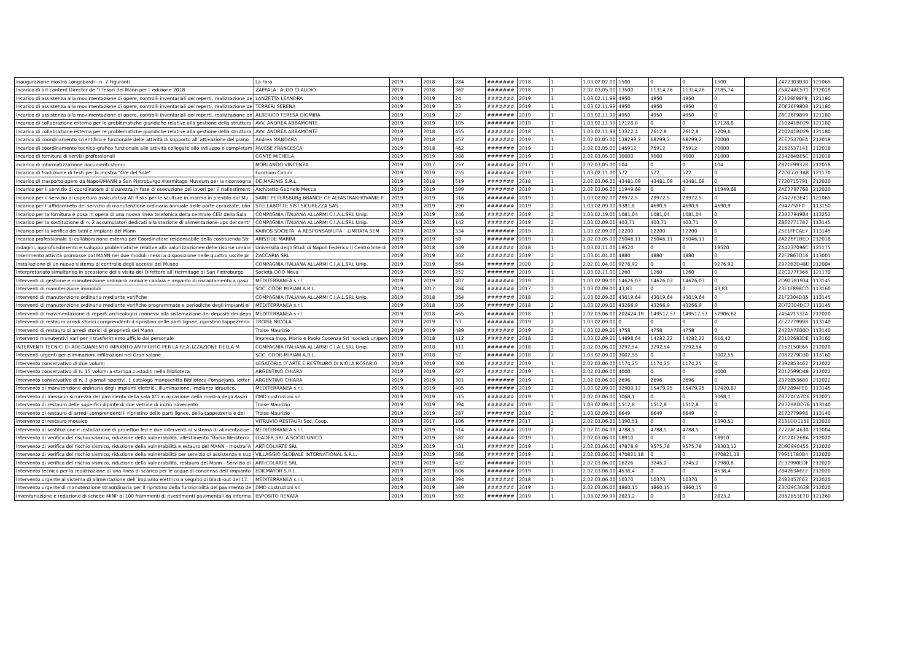| inaugurazione mostra Longobardi - n. 7 Figuranti | La Fara | 2019 | 2018 | 284 | ####### | 2018 | 1 | 1.03.02.02.00 | 1500 | 0 | 0 | 1500 | | Z422303B30 | 121065 |
| Incarico di art content Director de "I Tesori del Mann per l`edizione 2018 | ZAPPALA` ALDO CLAUDIO | 2019 | 2018 | 362 | ####### | 2018 | 1 | 2.02.03.05.00 | 13500 | 11314,26 | 11314,26 | 2185,74 | | Z5A24AC571 | 212018 |
| Incarico di assistenza alla movimentazione di opere, controlli inventariali dei reperti, realizzazione de | LANZETTA LEANDRA | 2019 | 2019 | 24 | ####### | 2019 | 1 | 1.03.02.11.99 | 4950 | 4950 | 4950 | 0 | | Z2126F98F9 | 121180 |
| Incarico di assistenza alla movimentazione di opere, controlli inventariali dei reperti, realizzazione de | TERRERI SERENA | 2019 | 2019 | 23 | ####### | 2019 | 1 | 1.03.02.11.99 | 4950 | 4950 | 4950 | 0 | | ZOF26F980B | 121180 |
| Incarico di assistenza alla movimentazione di opere, controlli inventariali dei reperti, realizzazione de | ALBERICO TERESA DIOMIRA | 2019 | 2019 | 22 | ####### | 2019 | 1 | 1.03.02.11.99 | 4950 | 4950 | 4950 | 0 | | Z6C26F9899 | 121180 |
| Incarico di collabrazione esterna per le problematiche giuridiche relative alla gestione della struttura | AVV. ANDREA ABBAMONTE | 2019 | 2019 | 105 | ####### | 2019 | 1 | 1.03.02.11.99 | 17128,8 | 0 | 0 | 17128,8 | | Z10241BD29 | 121180 |
| Incarico di collabrazione esterna per le problematiche giuridiche relative alla gestione della struttura | AVV. ANDREA ABBAMONTE | 2019 | 2018 | 455 | ####### | 2018 | 1 | 1.03.02.11.99 | 13322,4 | 7612,8 | 7612,8 | 5709,6 | | Z10241BD29 | 121180 |
| Incarico di coordinamento scientifico e funzionale delle attività di supporto all`attivazione del piano | Andrea MANDARA | 2019 | 2018 | 457 | ####### | 2019 | 1 | 2.02.03.05.00 | 138299,2 | 68299,2 | 68299,2 | 70000 | | ZEE25370EA | 212018 |
| Incarico di coordinamento tecnico-grafico funzionale alle attività collegate allo sviluppo e completam | PAVESE FRANCESCA | 2019 | 2018 | 462 | ####### | 2019 | 1 | 2.02.03.05.00 | 145912 | 75912 | 75912 | 70000 | | Z152537141 | 212018 |
| Incarico di fornitura di servizi professionali | CONTE MICHELA | 2019 | 2019 | 288 | ####### | 2019 | 1 | 2.02.03.05.00 | 30000 | 9000 | 9000 | 21000 | | Z34284BE5C | 212018 |
| incarico di informatizzazione documenti storici | MORLANDO VINCENZA | 2019 | 2017 | 257 | ####### | 2017 | 1 | 2.02.03.05.00 | 104 | 0 | 0 | 104 | | Z871E99378 | 212018 |
| Incarico di traduzione di testi per la mostra "Ore del Sole" | Fordham Colum | 2019 | 2019 | 255 | ####### | 2019 | 1 | 1.03.02.11.00 | 572 | 572 | 572 | 0 | | Z2D277F3AB | 121170 |
| Incarico di trasporto opere da Napoli/MANN a San Pietroburgo /Hermitage Museum per la riconsegna | DE MARINIS S.R.L. | 2019 | 2018 | 519 | ####### | 2018 | 1 | 2.02.03.06.00 | 43481,09 | 43481,09 | 43481,09 | 0 | | 7720715791 | 212020 |
| Incarico per il servizio di coordinatore di sicurezza in fase di esecuzione dei lavori per il riallestiment | Architetto Gabriele Mecca | 2019 | 2019 | 599 | ####### | 2019 | 1 | 2.02.03.06.00 | 11949,68 | 0 | 0 | 11949,68 | | ZAE2797768 | 212020 |
| Incarico per il servizio di copertura assicurativa All Risks per le sculture in marmo in prestito dal Mu | SAINT PETERSBURg BRANCH OF ALFASTRAKHOVANIE P | 2019 | 2019 | 316 | ####### | 2019 | 1 | 1.03.02.02.00 | 29972,5 | 29972,5 | 29972,5 | 0 | | Z5A27B3E41 | 121065 |
| Incarico per l`affidamneto del servizio di manutenzione ordinaria annuale delle porte corazzate, blin | STELLABOTTE SIST.SICUREZZA SAS | 2019 | 2019 | 290 | ####### | 2019 | 2 | 1.03.02.09.00 | 9381,8 | 4690,9 | 4690,9 | 4690,9 | | Z94275FF0 | 113150 |
| Incarico per la fornitura e posa in opera di una nuova linea telefonica della centrale CED della Sala | COMPAGNIA ITALIANA ALLARMI C.I.A.L.SRL Unip. | 2019 | 2019 | 246 | ####### | 2019 | 2 | 1.03.02.19.00 | 1081,04 | 1081,04 | 1081,04 | 0 | | Z3B27949B4 | 113252 |
| Incarico per la sostituzione di n. 2 accumulatori dedicati alla stazione di alimentazione-ups del centr | COMPAGNIA ITALIANA ALLARMI C.I.A.L.SRL Unip. | 2019 | 2019 | 142 | ####### | 2019 | 2 | 1.03.02.09.00 | 403,71 | 403,71 | 403,71 | 0 | | Z8E27717B7 | 113145 |
| Incarico per la verifica dei beni e impianti del Mann | KAIROS SOCIETA` A RESPONSABILITA ` LIMITATA SEM | 2019 | 2019 | 334 | ####### | 2019 | 2 | 1.03.02.09.00 | 12200 | 12200 | 12200 | 0 | | Z5E1FFCAE7 | 113145 |
| Incarico professionale di collaborazione esterna per Coordinatore responsabile della costituenda Str | ARISTIDE MARINI | 2019 | 2019 | 58 | ####### | 2019 | 1 | 2.02.03.05.00 | 25046,11 | 25046,11 | 25046,11 | 0 | | ZA226F1BED | 212018 |
| indagini, approfondimento e sviluppo problematiche relative alla valorizzazionee delle risorse umani | Università degli Studi di Napoli Federico II Centro Interdi | 2019 | 2018 | 449 | ####### | 2018 | 1 | 1.03.02.11.00 | 19520 | 0 | 0 | 19520 | | ZA4237096C | 121175 |
| Inserimento attività promosse dal MANN nei due moduli messi a disposizione nelle quattro uscite pr | ZACCARIA SRL | 2019 | 2019 | 302 | ####### | 2019 | 2 | 1.03.01.01.00 | 4880 | 4880 | 4880 | 0 | | Z2F2867D16 | 113001 |
| Installazione di un nuovo sistema di controllo degli accessi del Museo | COMPAGNIA ITALIANA ALLARMI C.I.A.L.SRL Unip. | 2019 | 2019 | 564 | ####### | 2020 | 2 | 2.02.01.04.00 | 9276,92 | 0 | 0 | 9276,92 | | Z972B2D48D | 212004 |
| Interpretariato simultaneo in occasione della visita del Direttore all`Hermitage di San Pietroburgo | Società OOO Neva | 2019 | 2019 | 252 | ####### | 2019 | 1 | 1.03.02.11.00 | 1260 | 1260 | 1260 | 0 | | Z2C277F366 | 121170 |
| Interventi di gestione e manutenzione ordinaria annuale caldaia e impanto di riscaldamento a gaso | MEDITERRANEA s.r.l. | 2019 | 2019 | 407 | ####### | 2019 | 2 | 1.03.02.09.00 | 14626,03 | 14626,03 | 14626,03 | 0 | | ZD92781934 | 113145 |
| Interventi di manutenzione immobili | SOC. COOP. MIRIAM A.R.L. | 2019 | 2017 | 284 | ####### | 2017 | 2 | 1.03.02.09.00 | 43,83 | 0 | 0 | 43,83 | | Z3E1F898CD | 113160 |
| Interventi di manutenzione ordinaria mediante verifiche | COMPAGNIA ITALIANA ALLARMI C.I.A.L.SRL Unip. | 2019 | 2018 | 364 | ####### | 2018 | 2 | 1.03.02.09.00 | 43019,64 | 43019,64 | 43019,64 | 0 | | Z1F2304D35 | 113145 |
| Interventi di manutenzione ordinaria mediante verifiche programmate e periodiche degli impianti el | MEDITERRANEA s.r.l. | 2019 | 2018 | 336 | ####### | 2018 | 2 | 1.03.02.09.00 | 43266,9 | 43266,9 | 43266,9 | 0 | | ZD72304DC7 | 113145 |
| Interventi di movimentazione di reperti archeologici connessi alla sistemazione dei depositi dei depo | MEDITERRANEA s.r.l. | 2019 | 2018 | 465 | ####### | 2018 | 1 | 2.02.03.06.00 | 202424,19 | 149517,57 | 149517,57 | 52906,62 | | 745421332A | 212020 |
| Interventi di restauro arredi storici comprendenti il ripristino delle parti lignee, ripristino tappezzeria | TROISE NICOLA | 2019 | 2019 | 53 | ####### | 2019 | 2 | 1.03.02.09.00 | 0 | 0 | 0 | 0 | | ZE72779998 | 113140 |
| Interventi di restauro di arredi storici di proprietà del Mann | Troise Maurizio | 2019 | 2019 | 489 | ####### | 2019 | 2 | 1.03.02.09.00 | 4758 | 4758 | 4758 | 0 | | Z422A7E00D | 113140 |
| interventi manutentivi vari per il trasferimento ufficio del personale | Impresa Ingg. Mario e Paolo Cosenza Srl "società unipers | 2019 | 2018 | 112 | ####### | 2018 | 2 | 1.03.02.09.00 | 14898,64 | 14282,22 | 14282,22 | 616,42 | | Z0122683DE | 113160 |
| INTERVENTI TECNICI DI ADEGUAMENTO IMPIANTO ANTIFURTO PER LA REALIZZAZIONE DELLA M | COMPAGNIA ITALIANA ALLARMI C.I.A.L.SRL Unip. | 2019 | 2018 | 111 | ####### | 2018 | 1 | 2.02.03.06.00 | 3292,54 | 3292,54 | 3292,54 | 0 | | Z152150E66 | 212020 |
| Interventi urgenti per eliminazioni infiltrazioni nel Gran salone | SOC. COOP. MIRIAM A.R.L. | 2019 | 2018 | 52 | ####### | 2018 | 2 | 1.03.02.09.00 | 3002,55 | 0 | 0 | 3002,55 | | Z082279D30 | 113160 |
| Intervento conservativo di due volumi | LEGATORIA D`ARTE E RESTAURO DI NIOLA ROSARIO | 2019 | 2019 | 300 | ####### | 2019 | 1 | 2.02.03.06.00 | 1174,25 | 1174,25 | 1174,25 | 0 | | Z392853462 | 212022 |
| Intervento conservativo di n. 15 volumi a stampa custoditi nella Biblioteca | ARGENTINO CHIARA | 2019 | 2019 | 627 | ####### | 2019 | 1 | 2.02.03.06.00 | 4000 | 0 | 0 | 4000 | | Z012599D48 | 212022 |
| Intervento conservativo di n. 3 giornali sportivi, 1 catalogo manoscritto Biblioteca Pompejana, letter | ARGENTINO CHIARA | 2019 | 2019 | 301 | ####### | 2019 | 1 | 2.02.03.06.00 | 2696 | 2696 | 2696 | 0 | | Z372853600 | 212022 |
| Intervento di manutenzione ordinaria degli impianti elettrici, illuminazione, impianto idraulico, | MEDITERRANEA s.r.l. | 2019 | 2019 | 405 | ####### | 2019 | 2 | 1.03.02.09.00 | 32900,12 | 15479,25 | 15479,25 | 17420,87 | | ZAF2894FE0 | 113145 |
| Intervento di messa in sicurezza del pavimento della sala XCI in occasione della mostra degli Assiri | DMD costruzioni srl | 2019 | 2019 | 515 | ####### | 2019 | 1 | 2.02.03.06.00 | 3068,1 | 0 | 0 | 3068,1 | | ZB72ACA7D6 | 212021 |
| Intervento di restauro delle superfici dipinte di due vetrine di inizio novecento | Troise Maurizio | 2019 | 2019 | 394 | ####### | 2019 | 2 | 1.03.02.09.00 | 1512,8 | 1512,8 | 1512,8 | 0 | | ZB729BDD76 | 113140 |
| Intervento di restauro di arredi comprendenti il ripristino delle parti lignee, della tappezzeria e del | Troise Maurizio | 2019 | 2019 | 287 | ####### | 2019 | 2 | 1.03.02.09.00 | 6649 | 6649 | 6649 | 0 | | ZE72779998 | 113140 |
| intervento di restauro mosaico | VITRUVIO RESTAURI Soc. Coop. | 2019 | 2017 | 106 | ####### | 2017 | 1 | 2.02.03.06.00 | 1390,51 | 0 | 0 | 1390,51 | | Z131DD115E | 212020 |
| Intervento di sostituzione e installazione di proiettori led e due interventi al sistema di alimentazioe | MEDITERRANEA s.r.l. | 2019 | 2019 | 514 | ####### | 2019 | 2 | 2.02.01.04.00 | 4788,5 | 4788,5 | 4788,5 | 0 | | Z772AC4630 | 212004 |
| Intervento di verifica del rischio sismico, riduzione della vulnerabilità, allestimento "Borsa Mediterra | LEADER SRL A SOCIO UNICO | 2019 | 2019 | 582 | ####### | 2019 | 1 | 2.02.03.06.00 | 18910 | 0 | 0 | 18910 | | Z1C2AE269A | 212020 |
| Intervento di verifica del rischio sismico, riduzione della vulnerabilità e estauro del MANN - mostra"A | ARTICOLARTE SRL | 2019 | 2019 | 431 | ####### | 2019 | 1 | 2.02.03.06.00 | 47878,9 | 9575,78 | 9575,78 | 38303,12 | | ZD92990455 | 212020 |
| Intervento di verifica del rischio sismico, riduzione della vulnerabilità per servizio di assistenza e sup | VILLAGGIO GLOBALE INTERNATIONAL S.R.L. | 2019 | 2019 | 586 | ####### | 2019 | 1 | 2.02.03.06.00 | 470821,18 | 0 | 0 | 470821,18 | | 79911780B4 | 212020 |
| Intervento di verifica del rischio sismico, riduzione della vulnerabilità, restauro del Mann - Servizio di | ARTICOLARTE SRL | 2019 | 2019 | 432 | ####### | 2019 | 1 | 2.02.03.06.00 | 16226 | 3245,2 | 3245,2 | 12980,8 | | ZE32990EDF | 212020 |
| Intervento tecnico per la realizzazione di una linea di scarico per le acque di condensa dell`impianto | EDILMAYOR S.R.L. | 2019 | 2019 | 606 | ####### | 2019 | 1 | 2.02.03.06.00 | 4538,4 | 0 | 0 | 4538,4 | | Z84263AEF2 | 212020 |
| Intervento urgente al sistema di alimentazione dell`impianto elettrico a seguito di black-out del 17. | MEDITERRANEA s.r.l. | 2019 | 2018 | 394 | ####### | 2018 | 1 | 2.02.03.06.00 | 10370 | 10370 | 10370 | 0 | | Z482457F63 | 212020 |
| Intervento urgente di manutenzione straordinaria per il ripristino della funzionalità del pavimento de | DMD costruzioni srl | 2019 | 2019 | 389 | ####### | 2019 | 1 | 2.02.03.06.00 | 4860,15 | 4860,15 | 4860,15 | 0 | | Z3D29C3628 | 212020 |
| Inventariazione e redazione di schede MINP di 100 frammenti di rivestimenti pavimentali da informa | ESPOSITO RENATA | 2019 | 2019 | 592 | ####### | 2019 | 1 | 1.03.02.99.99 | 2823,2 | 0 | 0 | 2823,2 | | ZB52B53E7D | 121260 |